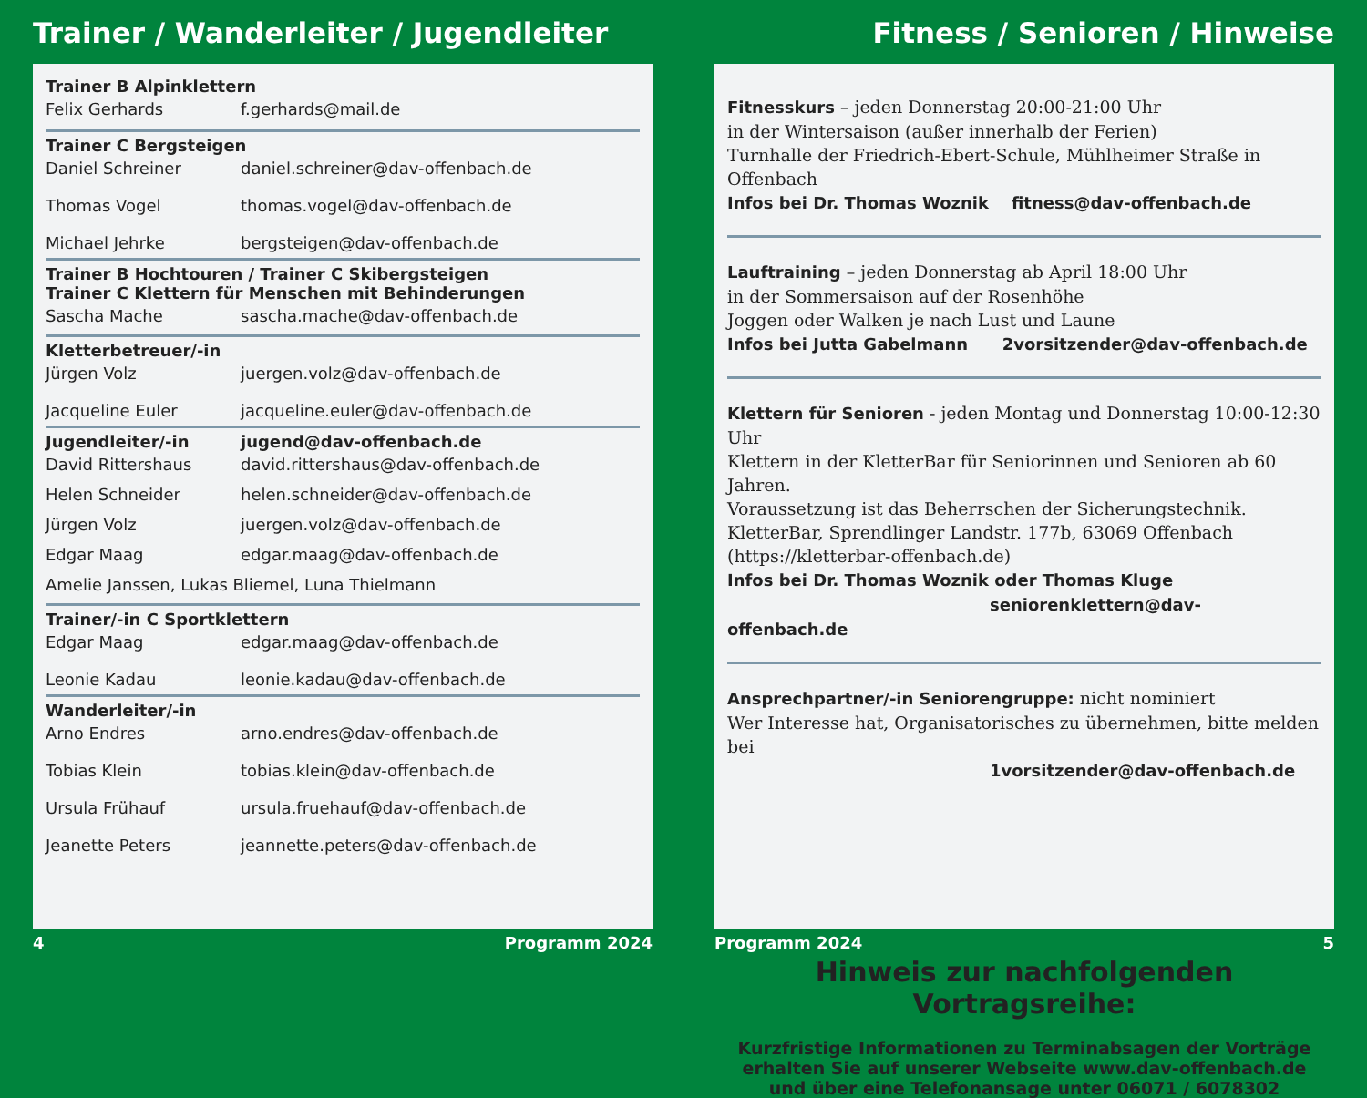Trainer / Wanderleiter / Jugendleiter
Trainer B Alpinklettern
Felix Gerhards f.gerhards@mail.de
Trainer C Bergsteigen
Daniel Schreiner daniel.schreiner@dav-offenbach.de
Thomas Vogel thomas.vogel@dav-offenbach.de
Michael Jehrke bergsteigen@dav-offenbach.de
Trainer B Hochtouren / Trainer C Skibergsteigen
Trainer C Klettern für Menschen mit Behinderungen
Sascha Mache sascha.mache@dav-offenbach.de
Kletterbetreuer/-in
Jürgen Volz juergen.volz@dav-offenbach.de
Jacqueline Euler jacqueline.euler@dav-offenbach.de
Jugendleiter/-in jugend@dav-offenbach.de
David Rittershaus david.rittershaus@dav-offenbach.de
Helen Schneider helen.schneider@dav-offenbach.de
Jürgen Volz juergen.volz@dav-offenbach.de
Edgar Maag edgar.maag@dav-offenbach.de
Amelie Janssen, Lukas Bliemel, Luna Thielmann
Trainer/-in C Sportklettern
Edgar Maag edgar.maag@dav-offenbach.de
Leonie Kadau leonie.kadau@dav-offenbach.de
Wanderleiter/-in
Arno Endres arno.endres@dav-offenbach.de
Tobias Klein tobias.klein@dav-offenbach.de
Ursula Frühauf ursula.fruehauf@dav-offenbach.de
Jeanette Peters jeannette.peters@dav-offenbach.de
4 Programm 2024
Fitness / Senioren / Hinweise
Fitnesskurs – jeden Donnerstag 20:00-21:00 Uhr
in der Wintersaison (außer innerhalb der Ferien)
Turnhalle der Friedrich-Ebert-Schule, Mühlheimer Straße in Offenbach
Infos bei Dr. Thomas Woznik fitness@dav-offenbach.de
Lauftraining – jeden Donnerstag ab April 18:00 Uhr
in der Sommersaison auf der Rosenhöhe
Joggen oder Walken je nach Lust und Laune
Infos bei Jutta Gabelmann 2vorsitzender@dav-offenbach.de
Klettern für Senioren - jeden Montag und Donnerstag 10:00-12:30 Uhr
Klettern in der KletterBar für Seniorinnen und Senioren ab 60 Jahren.
Voraussetzung ist das Beherrschen der Sicherungstechnik.
KletterBar, Sprendlinger Landstr. 177b, 63069 Offenbach
(https://kletterbar-offenbach.de)
Infos bei Dr. Thomas Woznik oder Thomas Kluge
seniorenklettern@dav-offenbach.de
Ansprechpartner/-in Seniorengruppe: nicht nominiert
Wer Interesse hat, Organisatorisches zu übernehmen, bitte melden bei
1vorsitzender@dav-offenbach.de
Hinweis zur nachfolgenden Vortragsreihe:
Kurzfristige Informationen zu Terminabsagen der Vorträge
erhalten Sie auf unserer Webseite www.dav-offenbach.de
und über eine Telefonansage unter 06071 / 6078302
Programm 2024 5